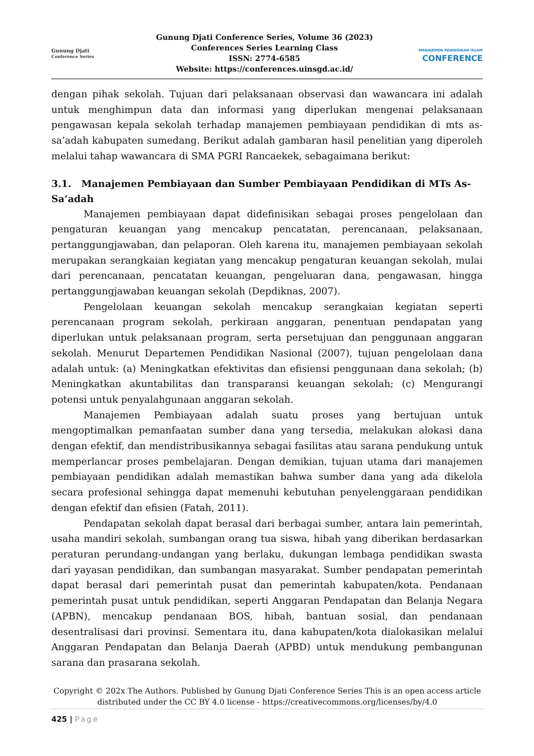Gunung Djati
Conference Series
Gunung Djati Conference Series, Volume 36 (2023)
Conferences Series Learning Class
ISSN: 2774-6585
Website: https://conferences.uinsgd.ac.id/
MANAJEMEN PENDIDIKAN ISLAM
CONFERENCE
dengan pihak sekolah. Tujuan dari pelaksanaan observasi dan wawancara ini adalah untuk menghimpun data dan informasi yang diperlukan mengenai pelaksanaan pengawasan kepala sekolah terhadap manajemen pembiayaan pendidikan di mts as-sa’adah kabupaten sumedang. Berikut adalah gambaran hasil penelitian yang diperoleh melalui tahap wawancara di SMA PGRI Rancaekek, sebagaimana berikut:
3.1. Manajemen Pembiayaan dan Sumber Pembiayaan Pendidikan di MTs As-Sa’adah
Manajemen pembiayaan dapat didefinisikan sebagai proses pengelolaan dan pengaturan keuangan yang mencakup pencatatan, perencanaan, pelaksanaan, pertanggungjawaban, dan pelaporan. Oleh karena itu, manajemen pembiayaan sekolah merupakan serangkaian kegiatan yang mencakup pengaturan keuangan sekolah, mulai dari perencanaan, pencatatan keuangan, pengeluaran dana, pengawasan, hingga pertanggungjawaban keuangan sekolah (Depdiknas, 2007).
Pengelolaan keuangan sekolah mencakup serangkaian kegiatan seperti perencanaan program sekolah, perkiraan anggaran, penentuan pendapatan yang diperlukan untuk pelaksanaan program, serta persetujuan dan penggunaan anggaran sekolah. Menurut Departemen Pendidikan Nasional (2007), tujuan pengelolaan dana adalah untuk: (a) Meningkatkan efektivitas dan efisiensi penggunaan dana sekolah; (b) Meningkatkan akuntabilitas dan transparansi keuangan sekolah; (c) Mengurangi potensi untuk penyalahgunaan anggaran sekolah.
Manajemen Pembiayaan adalah suatu proses yang bertujuan untuk mengoptimalkan pemanfaatan sumber dana yang tersedia, melakukan alokasi dana dengan efektif, dan mendistribusikannya sebagai fasilitas atau sarana pendukung untuk memperlancar proses pembelajaran. Dengan demikian, tujuan utama dari manajemen pembiayaan pendidikan adalah memastikan bahwa sumber dana yang ada dikelola secara profesional sehingga dapat memenuhi kebutuhan penyelenggaraan pendidikan dengan efektif dan efisien (Fatah, 2011).
Pendapatan sekolah dapat berasal dari berbagai sumber, antara lain pemerintah, usaha mandiri sekolah, sumbangan orang tua siswa, hibah yang diberikan berdasarkan peraturan perundang-undangan yang berlaku, dukungan lembaga pendidikan swasta dari yayasan pendidikan, dan sumbangan masyarakat. Sumber pendapatan pemerintah dapat berasal dari pemerintah pusat dan pemerintah kabupaten/kota. Pendanaan pemerintah pusat untuk pendidikan, seperti Anggaran Pendapatan dan Belanja Negara (APBN), mencakup pendanaan BOS, hibah, bantuan sosial, dan pendanaan desentralisasi dari provinsi. Sementara itu, dana kabupaten/kota dialokasikan melalui Anggaran Pendapatan dan Belanja Daerah (APBD) untuk mendukung pembangunan sarana dan prasarana sekolah.
Copyright © 202x The Authors. Published by Gunung Djati Conference Series This is an open access article distributed under the CC BY 4.0 license - https://creativecommons.org/licenses/by/4.0
425 | Page